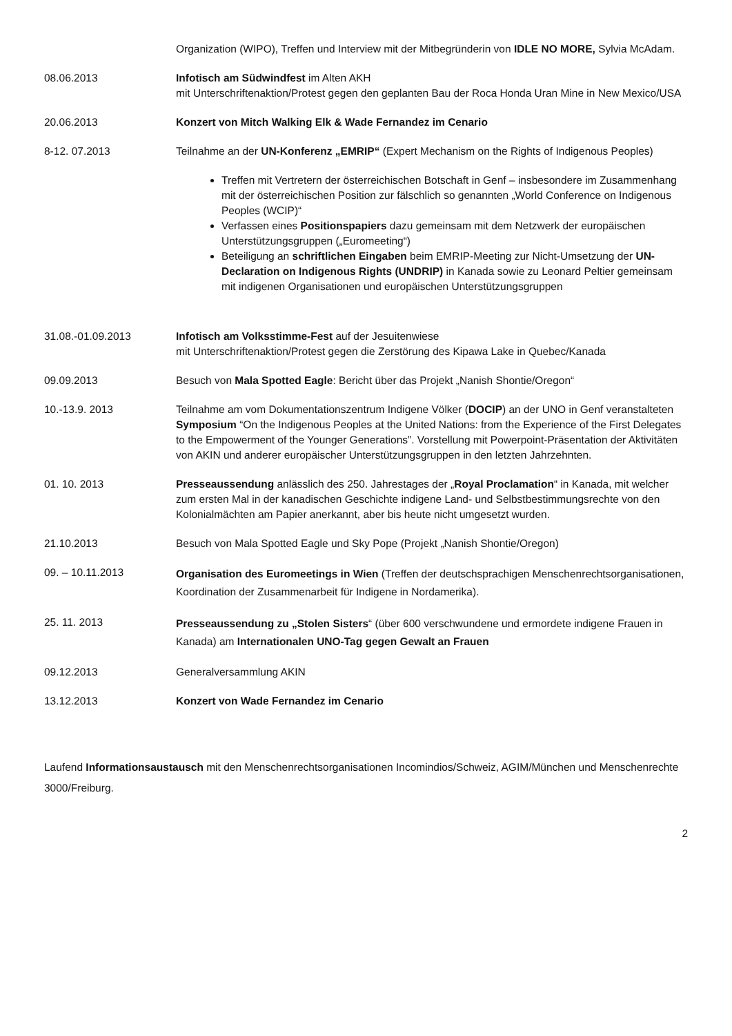Organization (WIPO), Treffen und Interview mit der Mitbegründerin von IDLE NO MORE, Sylvia McAdam.
08.06.2013 Infotisch am Südwindfest im Alten AKH
mit Unterschriftenaktion/Protest gegen den geplanten Bau der Roca Honda Uran Mine in New Mexico/USA
20.06.2013 Konzert von Mitch Walking Elk & Wade Fernandez im Cenario
8-12. 07.2013 Teilnahme an der UN-Konferenz „EMRIP“ (Expert Mechanism on the Rights of Indigenous Peoples)
Treffen mit Vertretern der österreichischen Botschaft in Genf – insbesondere im Zusammenhang mit der österreichischen Position zur fälschlich so genannten „World Conference on Indigenous Peoples (WCIP)“
Verfassen eines Positionspapiers dazu gemeinsam mit dem Netzwerk der europäischen Unterstützungsgruppen („Euromeeting“)
Beteiligung an schriftlichen Eingaben beim EMRIP-Meeting zur Nicht-Umsetzung der UN-Declaration on Indigenous Rights (UNDRIP) in Kanada sowie zu Leonard Peltier gemeinsam mit indigenen Organisationen und europäischen Unterstützungsgruppen
31.08.-01.09.2013 Infotisch am Volksstimme-Fest auf der Jesuitenwiese
mit Unterschriftenaktion/Protest gegen die Zerstörung des Kipawa Lake in Quebec/Kanada
09.09.2013 Besuch von Mala Spotted Eagle: Bericht über das Projekt „Nanish Shontie/Oregon“
10.-13.9. 2013 Teilnahme am vom Dokumentationszentrum Indigene Völker (DOCIP) an der UNO in Genf veranstalteten Symposium “On the Indigenous Peoples at the United Nations: from the Experience of the First Delegates to the Empowerment of the Younger Generations”. Vorstellung mit Powerpoint-Präsentation der Aktivitäten von AKIN und anderer europäischer Unterstützungsgruppen in den letzten Jahrzehnten.
01. 10. 2013 Presseaussendung anlässlich des 250. Jahrestages der „Royal Proclamation“ in Kanada, mit welcher zum ersten Mal in der kanadischen Geschichte indigene Land- und Selbstbestimmungsrechte von den Kolonialmächten am Papier anerkannt, aber bis heute nicht umgesetzt wurden.
21.10.2013 Besuch von Mala Spotted Eagle und Sky Pope (Projekt „Nanish Shontie/Oregon)
09. – 10.11.2013
Organisation des Euromeetings in Wien (Treffen der deutschsprachigen Menschenrechtsorganisationen, Koordination der Zusammenarbeit für Indigene in Nordamerika).
25. 11. 2013
Presseaussendung zu „Stolen Sisters“ (über 600 verschwundene und ermordete indigene Frauen in Kanada) am Internationalen UNO-Tag gegen Gewalt an Frauen
09.12.2013 Generalversammlung AKIN
13.12.2013 Konzert von Wade Fernandez im Cenario
Laufend Informationsaustausch mit den Menschenrechtsorganisationen Incomindios/Schweiz, AGIM/München und Menschenrechte 3000/Freiburg.
2